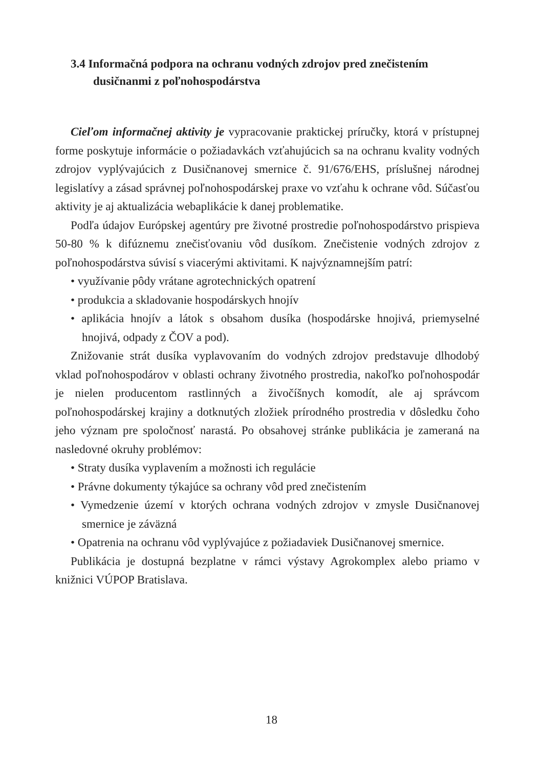3.4 Informačná podpora na ochranu vodných zdrojov pred znečistením dusičnanmi z poľnohospodárstva
Cieľom informačnej aktivity je vypracovanie praktickej príručky, ktorá v prístupnej forme poskytuje informácie o požiadavkách vzťahujúcich sa na ochranu kvality vodných zdrojov vyplývajúcich z Dusičnanovej smernice č. 91/676/EHS, príslušnej národnej legislatívy a zásad správnej poľnohospodárskej praxe vo vzťahu k ochrane vôd. Súčasťou aktivity je aj aktualizácia webaplikácie k danej problematike.
Podľa údajov Európskej agentúry pre životné prostredie poľnohospodárstvo prispieva 50-80 % k difúznemu znečisťovaniu vôd dusíkom. Znečistenie vodných zdrojov z poľnohospodárstva súvisí s viacerými aktivitami. K najvýznamnejším patrí:
• využívanie pôdy vrátane agrotechnických opatrení
• produkcia a skladovanie hospodárskych hnojív
• aplikácia hnojív a látok s obsahom dusíka (hospodárske hnojivá, priemyselné hnojivá, odpady z ČOV a pod).
Znižovanie strát dusíka vyplavovaním do vodných zdrojov predstavuje dlhodobý vklad poľnohospodárov v oblasti ochrany životného prostredia, nakoľko poľnohospodár je nielen producentom rastlinných a živočíšnych komodít, ale aj správcom poľnohospodárskej krajiny a dotknutých zložiek prírodného prostredia v dôsledku čoho jeho význam pre spoločnosť narastá. Po obsahovej stránke publikácia je zameraná na nasledovné okruhy problémov:
• Straty dusíka vyplavením a možnosti ich regulácie
• Právne dokumenty týkajúce sa ochrany vôd pred znečistením
• Vymedzenie území v ktorých ochrana vodných zdrojov v zmysle Dusičnanovej smernice je záväzná
• Opatrenia na ochranu vôd vyplývajúce z požiadaviek Dusičnanovej smernice.
Publikácia je dostupná bezplatne v rámci výstavy Agrokomplex alebo priamo v knižnici VÚPOP Bratislava.
18